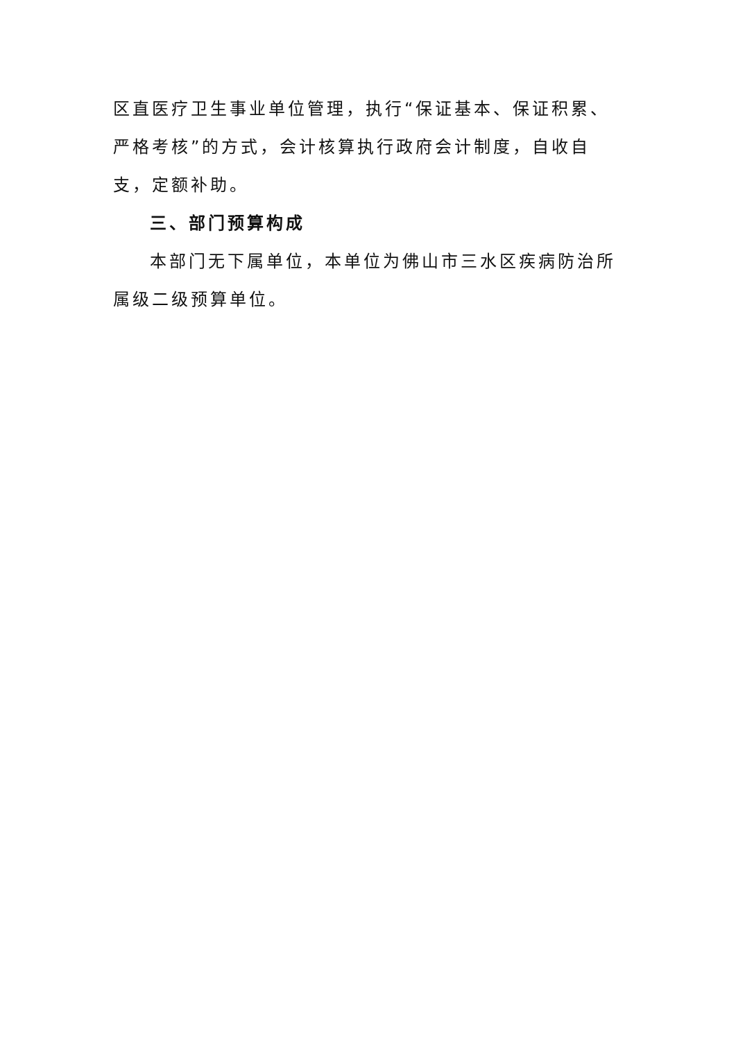区直医疗卫生事业单位管理，执行“保证基本、保证积累、严格考核”的方式，会计核算执行政府会计制度，自收自支，定额补助。
三、部门预算构成
本部门无下属单位，本单位为佛山市三水区疾病防治所属级二级预算单位。